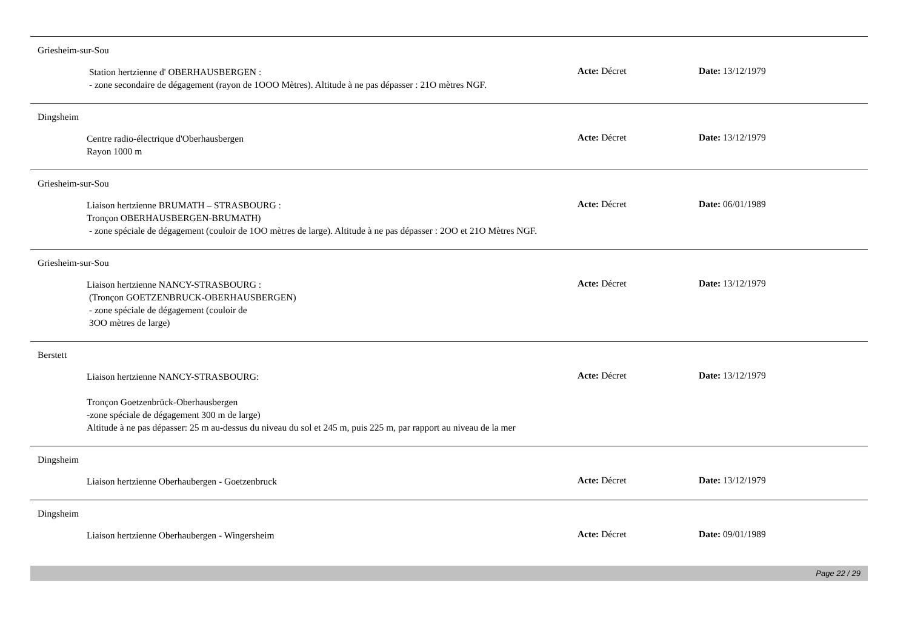Griesheim-sur-Sou
Station hertzienne d' OBERHAUSBERGEN :
- zone secondaire de dégagement (rayon de 1OOO Mètres). Altitude à ne pas dépasser : 21O mètres NGF.
Acte: Décret Date: 13/12/1979
Dingsheim
Centre radio-électrique d'Oberhausbergen
Rayon 1000 m
Acte: Décret Date: 13/12/1979
Griesheim-sur-Sou
Liaison hertzienne BRUMATH – STRASBOURG :
Tronçon OBERHAUSBERGEN-BRUMATH)
- zone spéciale de dégagement (couloir de 1OO mètres de large). Altitude à ne pas dépasser : 2OO et 21O Mètres NGF.
Acte: Décret Date: 06/01/1989
Griesheim-sur-Sou
Liaison hertzienne NANCY-STRASBOURG :
(Tronçon GOETZENBRUCK-OBERHAUSBERGEN)
- zone spéciale de dégagement (couloir de
3OO mètres de large)
Acte: Décret Date: 13/12/1979
Berstett
Liaison hertzienne NANCY-STRASBOURG:
Tronçon Goetzenbrück-Oberhausbergen
-zone spéciale de dégagement 300 m de large)
Altitude à ne pas dépasser: 25 m au-dessus du niveau du sol et 245 m, puis 225 m, par rapport au niveau de la mer
Acte: Décret Date: 13/12/1979
Dingsheim
Liaison hertzienne Oberhaubergen - Goetzenbruck
Acte: Décret Date: 13/12/1979
Dingsheim
Liaison hertzienne Oberhaubergen - Wingersheim
Acte: Décret Date: 09/01/1989
Page 22 / 29